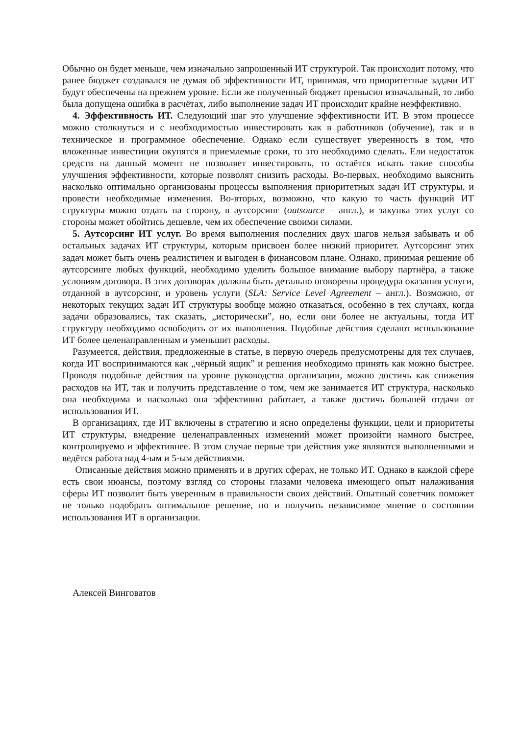Обычно он будет меньше, чем изначально запрошенный ИТ структурой. Так происходит потому, что ранее бюджет создавался не думая об эффективности ИТ, принимая, что приоритетные задачи ИТ будут обеспечены на прежнем уровне. Если же полученный бюджет превысил изначальный, то либо была допущена ошибка в расчётах, либо выполнение задач ИТ происходит крайне неэффективно.
4. Эффективность ИТ. Следующий шаг это улучшение эффективности ИТ. В этом процессе можно столкнуться и с необходимостью инвестировать как в работников (обучение), так и в техническое и программное обеспечение. Однако если существует уверенность в том, что вложенные инвестиции окупятся в приемлемые сроки, то это необходимо сделать. Ели недостаток средств на данный момент не позволяет инвестировать, то остаётся искать такие способы улучшения эффективности, которые позволят снизить расходы. Во-первых, необходимо выяснить насколько оптимально организованы процессы выполнения приоритетных задач ИТ структуры, и провести необходимые изменения. Во-вторых, возможно, что какую то часть функций ИТ структуры можно отдать на сторону, в аутсорсинг (outsource – англ.), и закупка этих услуг со стороны может обойтись дешевле, чем их обеспечение своими силами.
5. Аутсорсинг ИТ услуг. Во время выполнения последних двух шагов нельзя забывать и об остальных задачах ИТ структуры, которым присвоен более низкий приоритет. Аутсорсинг этих задач может быть очень реалистичен и выгоден в финансовом плане. Однако, принимая решение об аутсорсинге любых функций, необходимо уделить большое внимание выбору партнёра, а также условиям договора. В этих договорах должны быть детально оговорены процедура оказания услуги, отданной в аутсорсинг, и уровень услуги (SLA: Service Level Agreement – англ.). Возможно, от некоторых текущих задач ИТ структуры вообще можно отказаться, особенно в тех случаях, когда задачи образовались, так сказать, „исторически”, но, если они более не актуальны, тогда ИТ структуру необходимо освободить от их выполнения. Подобные действия сделают использование ИТ более целенаправленным и уменьшит расходы.
Разумеется, действия, предложенные в статье, в первую очередь предусмотрены для тех случаев, когда ИТ воспринимаются как „чёрный ящик” и решения необходимо принять как можно быстрее. Проводя подобные действия на уровне руководства организации, можно достичь как снижения расходов на ИТ, так и получить представление о том, чем же занимается ИТ структура, насколько она необходима и насколько она эффективно работает, а также достичь большей отдачи от использования ИТ.
В организациях, где ИТ включены в стратегию и ясно определены функции, цели и приоритеты ИТ структуры, внедрение целенаправленных изменений может произойти намного быстрее, контролируемо и эффективнее. В этом случае первые три действия уже являются выполненными и ведётся работа над 4-ым и 5-ым действиями.
Описанные действия можно применять и в других сферах, не только ИТ. Однако в каждой сфере есть свои нюансы, поэтому взгляд со стороны глазами человека имеющего опыт налаживания сферы ИТ позволит быть уверенным в правильности своих действий. Опытный советчик поможет не только подобрать оптимальное решение, но и получить независимое мнение о состоянии использования ИТ в организации.
Алексей Винговатов